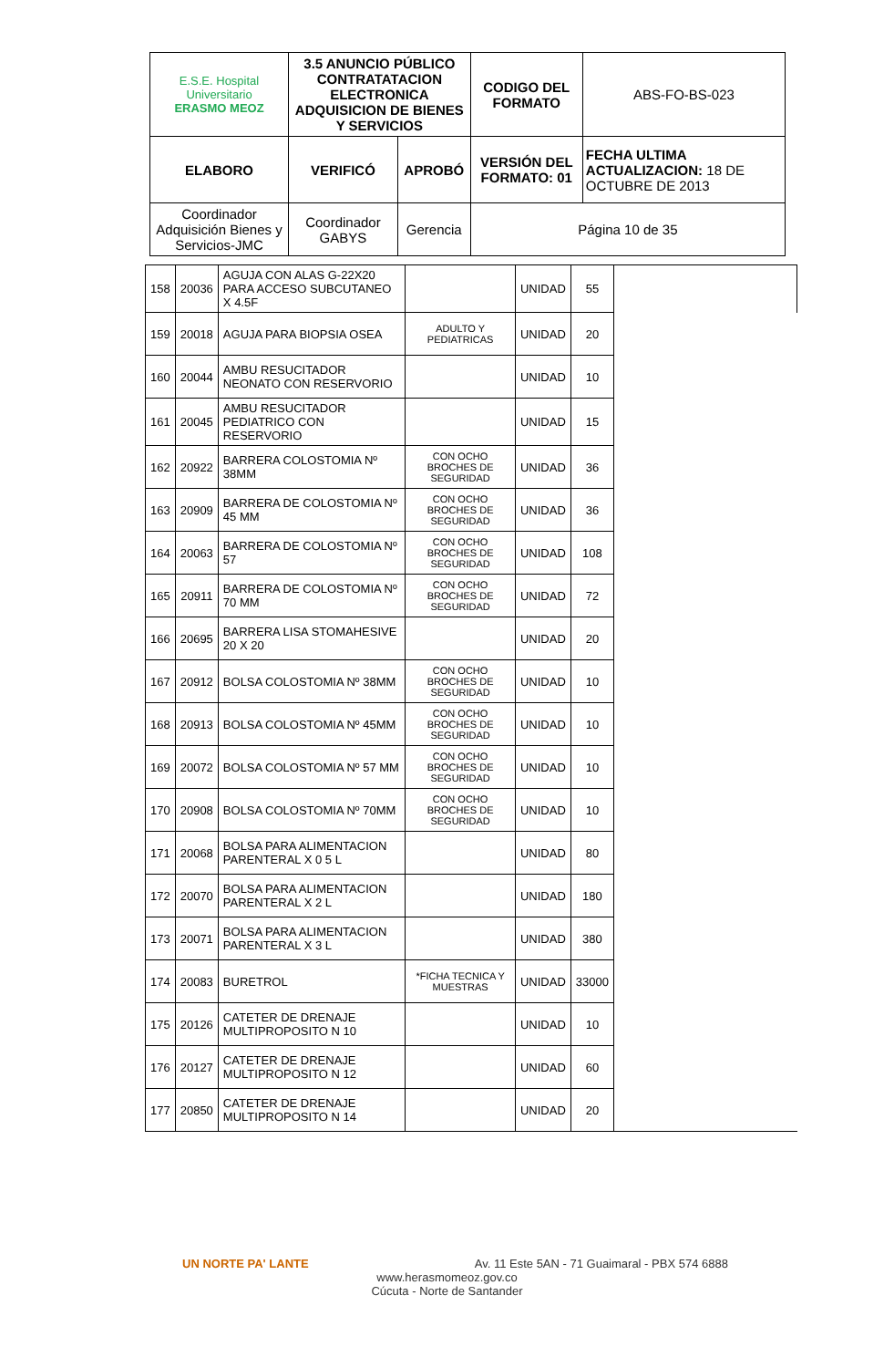| E.S.E. Hospital Universitario ERASMO MEOZ | 3.5 ANUNCIO PÚBLICO CONTRATATACION ELECTRONICA ADQUISICION DE BIENES Y SERVICIOS | | CODIGO DEL FORMATO | ABS-FO-BS-023 |
| ELABORO | VERIFICÓ | APROBÓ | VERSIÓN DEL FORMATO: 01 | FECHA ULTIMA ACTUALIZACION: 18 DE OCTUBRE DE 2013 |
| Coordinador Adquisición Bienes y Servicios-JMC | Coordinador GABYS | Gerencia | Página 10 de 35 | |
| 158 | 20036 | AGUJA CON ALAS G-22X20 PARA ACCESO SUBCUTANEO X 4.5F | | UNIDAD | 55 | |
| 159 | 20018 | AGUJA PARA BIOPSIA OSEA | ADULTO Y PEDIATRICAS | UNIDAD | 20 | |
| 160 | 20044 | AMBU RESUCITADOR NEONATO CON RESERVORIO | | UNIDAD | 10 | |
| 161 | 20045 | AMBU RESUCITADOR PEDIATRICO CON RESERVORIO | | UNIDAD | 15 | |
| 162 | 20922 | BARRERA COLOSTOMIA Nº 38MM | CON OCHO BROCHES DE SEGURIDAD | UNIDAD | 36 | |
| 163 | 20909 | BARRERA DE COLOSTOMIA Nº 45 MM | CON OCHO BROCHES DE SEGURIDAD | UNIDAD | 36 | |
| 164 | 20063 | BARRERA DE COLOSTOMIA Nº 57 | CON OCHO BROCHES DE SEGURIDAD | UNIDAD | 108 | |
| 165 | 20911 | BARRERA DE COLOSTOMIA Nº 70 MM | CON OCHO BROCHES DE SEGURIDAD | UNIDAD | 72 | |
| 166 | 20695 | BARRERA LISA STOMAHESIVE 20 X 20 | | UNIDAD | 20 | |
| 167 | 20912 | BOLSA COLOSTOMIA Nº 38MM | CON OCHO BROCHES DE SEGURIDAD | UNIDAD | 10 | |
| 168 | 20913 | BOLSA COLOSTOMIA Nº 45MM | CON OCHO BROCHES DE SEGURIDAD | UNIDAD | 10 | |
| 169 | 20072 | BOLSA COLOSTOMIA Nº 57 MM | CON OCHO BROCHES DE SEGURIDAD | UNIDAD | 10 | |
| 170 | 20908 | BOLSA COLOSTOMIA Nº 70MM | CON OCHO BROCHES DE SEGURIDAD | UNIDAD | 10 | |
| 171 | 20068 | BOLSA PARA ALIMENTACION PARENTERAL X 0 5 L | | UNIDAD | 80 | |
| 172 | 20070 | BOLSA PARA ALIMENTACION PARENTERAL X 2 L | | UNIDAD | 180 | |
| 173 | 20071 | BOLSA PARA ALIMENTACION PARENTERAL X 3 L | | UNIDAD | 380 | |
| 174 | 20083 | BURETROL | *FICHA TECNICA Y MUESTRAS | UNIDAD | 33000 | |
| 175 | 20126 | CATETER DE DRENAJE MULTIPROPOSITO N 10 | | UNIDAD | 10 | |
| 176 | 20127 | CATETER DE DRENAJE MULTIPROPOSITO N 12 | | UNIDAD | 60 | |
| 177 | 20850 | CATETER DE DRENAJE MULTIPROPOSITO N 14 | | UNIDAD | 20 | |
UN NORTE PA' LANTE Av. 11 Este 5AN - 71 Guaimaral - PBX 574 6888
www.herasmomeoz.gov.co
Cúcuta - Norte de Santander